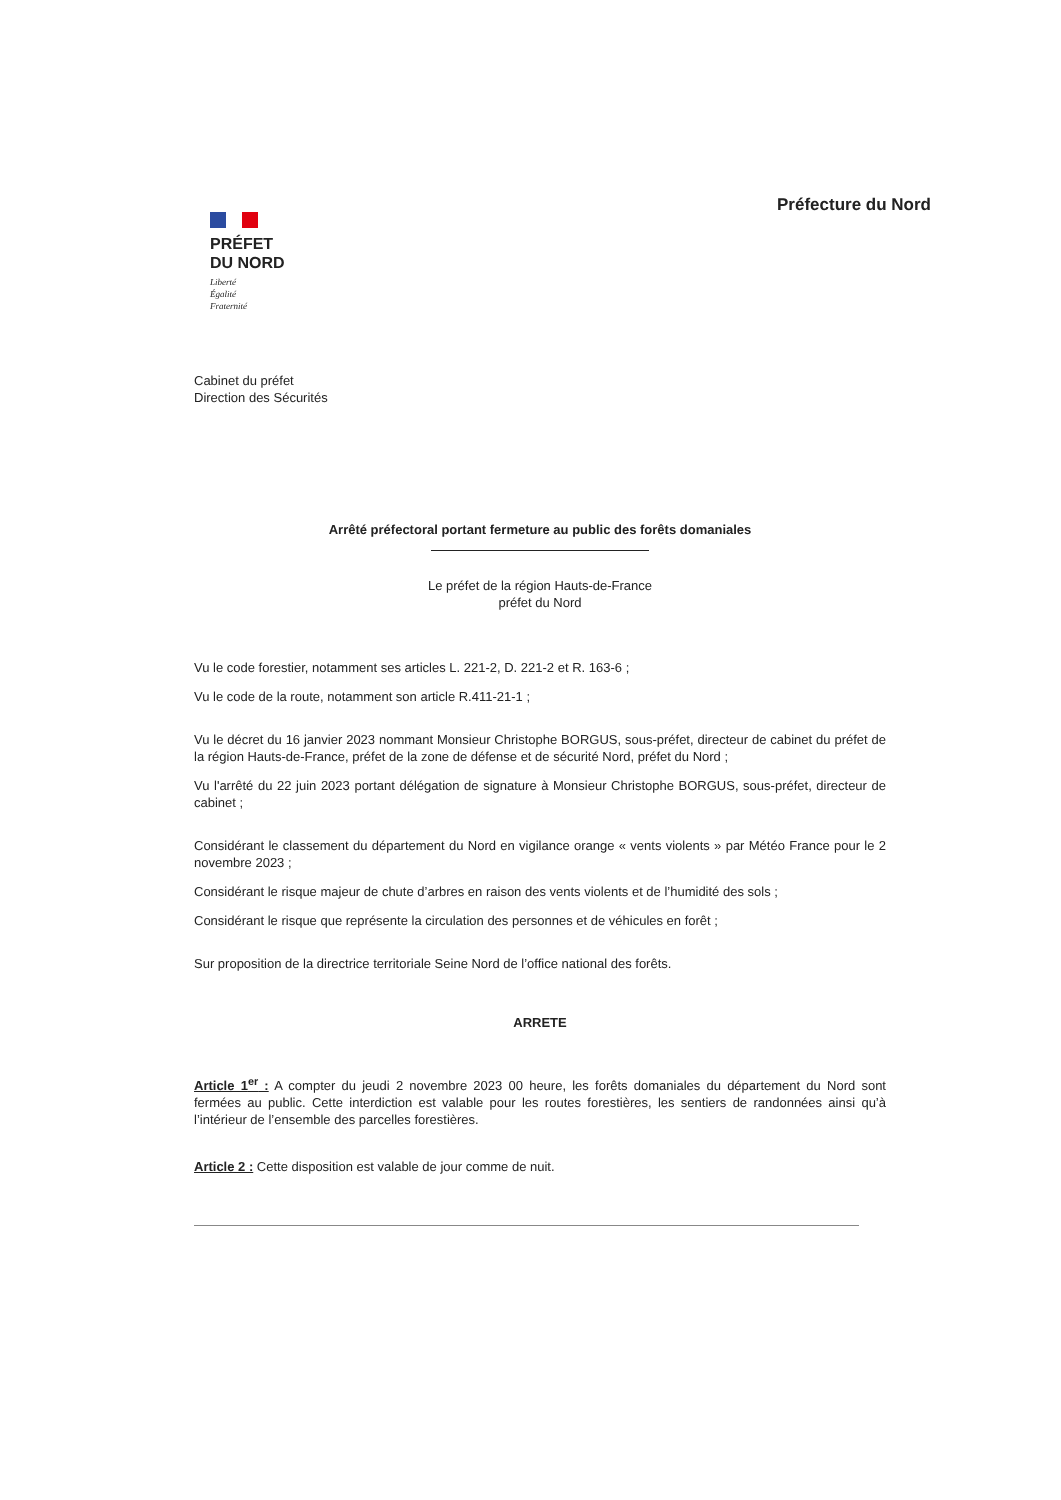Préfecture du Nord
PRÉFET
DU NORD
Liberté
Égalité
Fraternité
Cabinet du préfet
Direction des Sécurités
Arrêté préfectoral portant fermeture au public des forêts domaniales
Le préfet de la région Hauts-de-France
préfet du Nord
Vu le code forestier, notamment ses articles L. 221-2, D. 221-2 et R. 163-6 ;
Vu le code de la route, notamment son article R.411-21-1 ;
Vu le décret du 16 janvier 2023 nommant Monsieur Christophe BORGUS, sous-préfet, directeur de cabinet du préfet de la région Hauts-de-France, préfet de la zone de défense et de sécurité Nord, préfet du Nord ;
Vu l'arrêté du 22 juin 2023 portant délégation de signature à Monsieur Christophe BORGUS, sous-préfet, directeur de cabinet ;
Considérant le classement du département du Nord en vigilance orange « vents violents » par Météo France pour le 2 novembre 2023 ;
Considérant le risque majeur de chute d’arbres en raison des vents violents et de l’humidité des sols ;
Considérant le risque que représente la circulation des personnes et de véhicules en forêt ;
Sur proposition de la directrice territoriale Seine Nord de l’office national des forêts.
ARRETE
Article 1<sup>er</sup> : A compter du jeudi 2 novembre 2023 00 heure, les forêts domaniales du département du Nord sont fermées au public. Cette interdiction est valable pour les routes forestières, les sentiers de randonnées ainsi qu’à l’intérieur de l’ensemble des parcelles forestières.
Article 2 : Cette disposition est valable de jour comme de nuit.